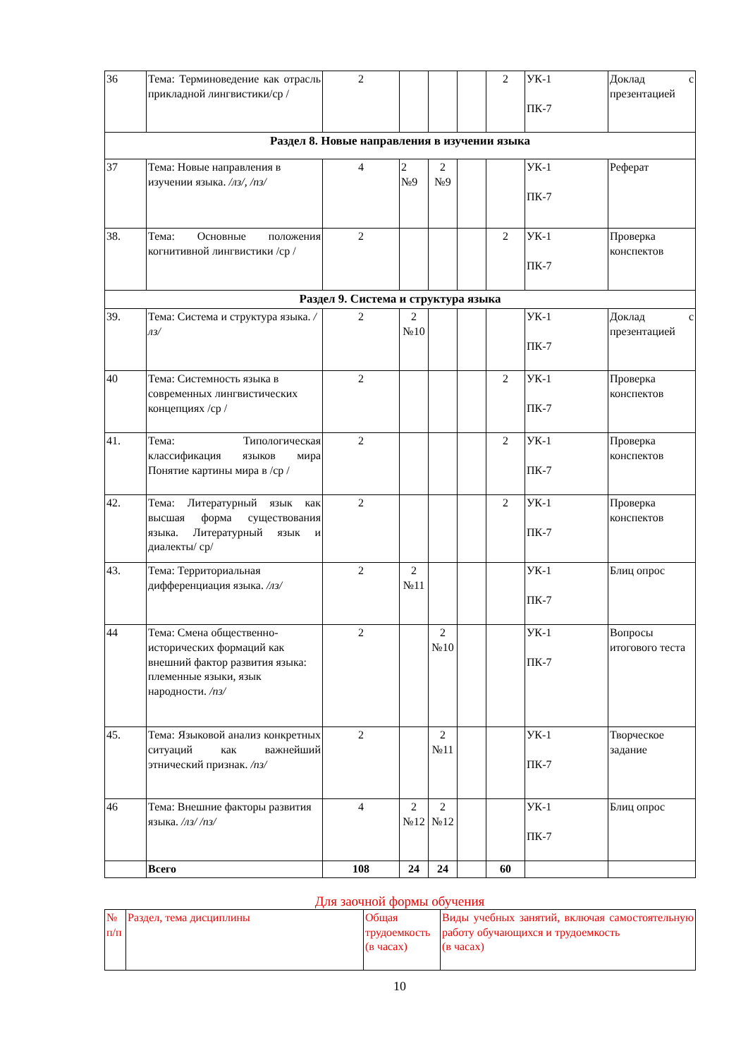| 36 | Тема: Терминоведение как отрасль прикладной лингвистики/ср / | 2 | | | | 2 | УК-1 ПК-7 | Доклад с презентацией |
| Раздел 8. Новые направления в изучении языка | | | | | | | | |
| 37 | Тема: Новые направления в изучении языка. /лз/, /пз/ | 4 | 2 №9 | 2 №9 | | | УК-1 ПК-7 | Реферат |
| 38. | Тема: Основные положения когнитивной лингвистики /ср / | 2 | | | | 2 | УК-1 ПК-7 | Проверка конспектов |
| Раздел 9. Система и структура языка | | | | | | | | |
| 39. | Тема: Система и структура языка. /лз/ | 2 | 2 №10 | | | | УК-1 ПК-7 | Доклад с презентацией |
| 40 | Тема: Системность языка в современных лингвистических концепциях /ср / | 2 | | | | 2 | УК-1 ПК-7 | Проверка конспектов |
| 41. | Тема: Типологическая классификация языков мира Понятие картины мира в /ср / | 2 | | | | 2 | УК-1 ПК-7 | Проверка конспектов |
| 42. | Тема: Литературный язык как высшая форма существования языка. Литературный язык и диалекты/ ср/ | 2 | | | | 2 | УК-1 ПК-7 | Проверка конспектов |
| 43. | Тема: Территориальная дифференциация языка. /лз/ | 2 | 2 №11 | | | | УК-1 ПК-7 | Блиц опрос |
| 44 | Тема: Смена общественно-исторических формаций как внешний фактор развития языка: племенные языки, язык народности. /пз/ | 2 | | 2 №10 | | | УК-1 ПК-7 | Вопросы итогового теста |
| 45. | Тема: Языковой анализ конкретных ситуаций как важнейший этнический признак. /пз/ | 2 | | 2 №11 | | | УК-1 ПК-7 | Творческое задание |
| 46 | Тема: Внешние факторы развития языка. /лз/ /пз/ | 4 | 2 №12 | 2 №12 | | | УК-1 ПК-7 | Блиц опрос |
| | Всего | 108 | 24 | 24 | | 60 | | |
Для заочной формы обучения
| № п/п | Раздел, тема дисциплины | Общая трудоемкость (в часах) | Виды учебных занятий, включая самостоятельную работу обучающихся и трудоемкость (в часах) |
10